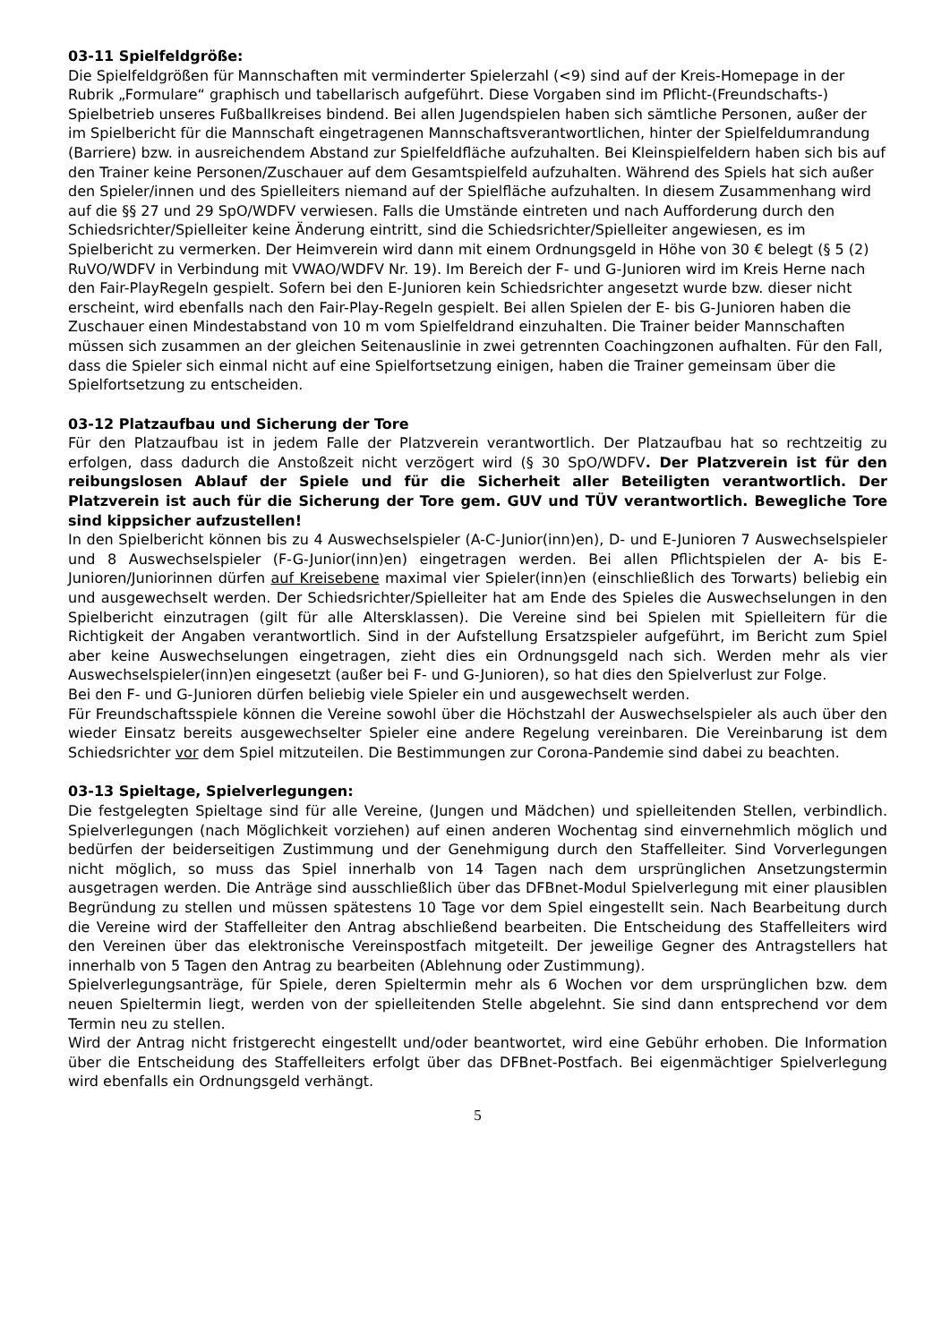03-11 Spielfeldgröße:
Die Spielfeldgrößen für Mannschaften mit verminderter Spielerzahl (<9) sind auf der Kreis-Homepage in der Rubrik „Formulare“ graphisch und tabellarisch aufgeführt. Diese Vorgaben sind im Pflicht-(Freundschafts-) Spielbetrieb unseres Fußballkreises bindend. Bei allen Jugendspielen haben sich sämtliche Personen, außer der im Spielbericht für die Mannschaft eingetragenen Mannschaftsverantwortlichen, hinter der Spielfeldumrandung (Barriere) bzw. in ausreichendem Abstand zur Spielfeldfläche aufzuhalten. Bei Kleinspielfeldern haben sich bis auf den Trainer keine Personen/Zuschauer auf dem Gesamtspielfeld aufzuhalten. Während des Spiels hat sich außer den Spieler/innen und des Spielleiters niemand auf der Spielfläche aufzuhalten. In diesem Zusammenhang wird auf die §§ 27 und 29 SpO/WDFV verwiesen. Falls die Umstände eintreten und nach Aufforderung durch den Schiedsrichter/Spielleiter keine Änderung eintritt, sind die Schiedsrichter/Spielleiter angewiesen, es im Spielbericht zu vermerken. Der Heimverein wird dann mit einem Ordnungsgeld in Höhe von 30 € belegt (§ 5 (2) RuVO/WDFV in Verbindung mit VWAO/WDFV Nr. 19). Im Bereich der F- und G-Junioren wird im Kreis Herne nach den Fair-PlayRegeln gespielt. Sofern bei den E-Junioren kein Schiedsrichter angesetzt wurde bzw. dieser nicht erscheint, wird ebenfalls nach den Fair-Play-Regeln gespielt. Bei allen Spielen der E- bis G-Junioren haben die Zuschauer einen Mindestabstand von 10 m vom Spielfeldrand einzuhalten. Die Trainer beider Mannschaften müssen sich zusammen an der gleichen Seitenauslinie in zwei getrennten Coachingzonen aufhalten. Für den Fall, dass die Spieler sich einmal nicht auf eine Spielfortsetzung einigen, haben die Trainer gemeinsam über die Spielfortsetzung zu entscheiden.
03-12 Platzaufbau und Sicherung der Tore
Für den Platzaufbau ist in jedem Falle der Platzverein verantwortlich. Der Platzaufbau hat so rechtzeitig zu erfolgen, dass dadurch die Anstoßzeit nicht verzögert wird (§ 30 SpO/WDFV. Der Platzverein ist für den reibungslosen Ablauf der Spiele und für die Sicherheit aller Beteiligten verantwortlich. Der Platzverein ist auch für die Sicherung der Tore gem. GUV und TÜV verantwortlich. Bewegliche Tore sind kippsicher aufzustellen!
In den Spielbericht können bis zu 4 Auswechselspieler (A-C-Junior(inn)en), D- und E-Junioren 7 Auswechselspieler und 8 Auswechselspieler (F-G-Junior(inn)en) eingetragen werden. Bei allen Pflichtspielen der A- bis E-Junioren/Juniorinnen dürfen auf Kreisebene maximal vier Spieler(inn)en (einschließlich des Torwarts) beliebig ein und ausgewechselt werden. Der Schiedsrichter/Spielleiter hat am Ende des Spieles die Auswechselungen in den Spielbericht einzutragen (gilt für alle Altersklassen). Die Vereine sind bei Spielen mit Spielleitern für die Richtigkeit der Angaben verantwortlich. Sind in der Aufstellung Ersatzspieler aufgeführt, im Bericht zum Spiel aber keine Auswechselungen eingetragen, zieht dies ein Ordnungsgeld nach sich. Werden mehr als vier Auswechselspieler(inn)en eingesetzt (außer bei F- und G-Junioren), so hat dies den Spielverlust zur Folge.
Bei den F- und G-Junioren dürfen beliebig viele Spieler ein und ausgewechselt werden.
Für Freundschaftsspiele können die Vereine sowohl über die Höchstzahl der Auswechselspieler als auch über den wieder Einsatz bereits ausgewechselter Spieler eine andere Regelung vereinbaren. Die Vereinbarung ist dem Schiedsrichter vor dem Spiel mitzuteilen. Die Bestimmungen zur Corona-Pandemie sind dabei zu beachten.
03-13 Spieltage, Spielverlegungen:
Die festgelegten Spieltage sind für alle Vereine, (Jungen und Mädchen) und spielleitenden Stellen, verbindlich. Spielverlegungen (nach Möglichkeit vorziehen) auf einen anderen Wochentag sind einvernehmlich möglich und bedürfen der beiderseitigen Zustimmung und der Genehmigung durch den Staffelleiter. Sind Vorverlegungen nicht möglich, so muss das Spiel innerhalb von 14 Tagen nach dem ursprünglichen Ansetzungstermin ausgetragen werden. Die Anträge sind ausschließlich über das DFBnet-Modul Spielverlegung mit einer plausiblen Begründung zu stellen und müssen spätestens 10 Tage vor dem Spiel eingestellt sein. Nach Bearbeitung durch die Vereine wird der Staffelleiter den Antrag abschließend bearbeiten. Die Entscheidung des Staffelleiters wird den Vereinen über das elektronische Vereinspostfach mitgeteilt. Der jeweilige Gegner des Antragstellers hat innerhalb von 5 Tagen den Antrag zu bearbeiten (Ablehnung oder Zustimmung).
Spielverlegungsanträge, für Spiele, deren Spieltermin mehr als 6 Wochen vor dem ursprünglichen bzw. dem neuen Spieltermin liegt, werden von der spielleitenden Stelle abgelehnt. Sie sind dann entsprechend vor dem Termin neu zu stellen.
Wird der Antrag nicht fristgerecht eingestellt und/oder beantwortet, wird eine Gebühr erhoben. Die Information über die Entscheidung des Staffelleiters erfolgt über das DFBnet-Postfach. Bei eigenmächtiger Spielverlegung wird ebenfalls ein Ordnungsgeld verhängt.
5